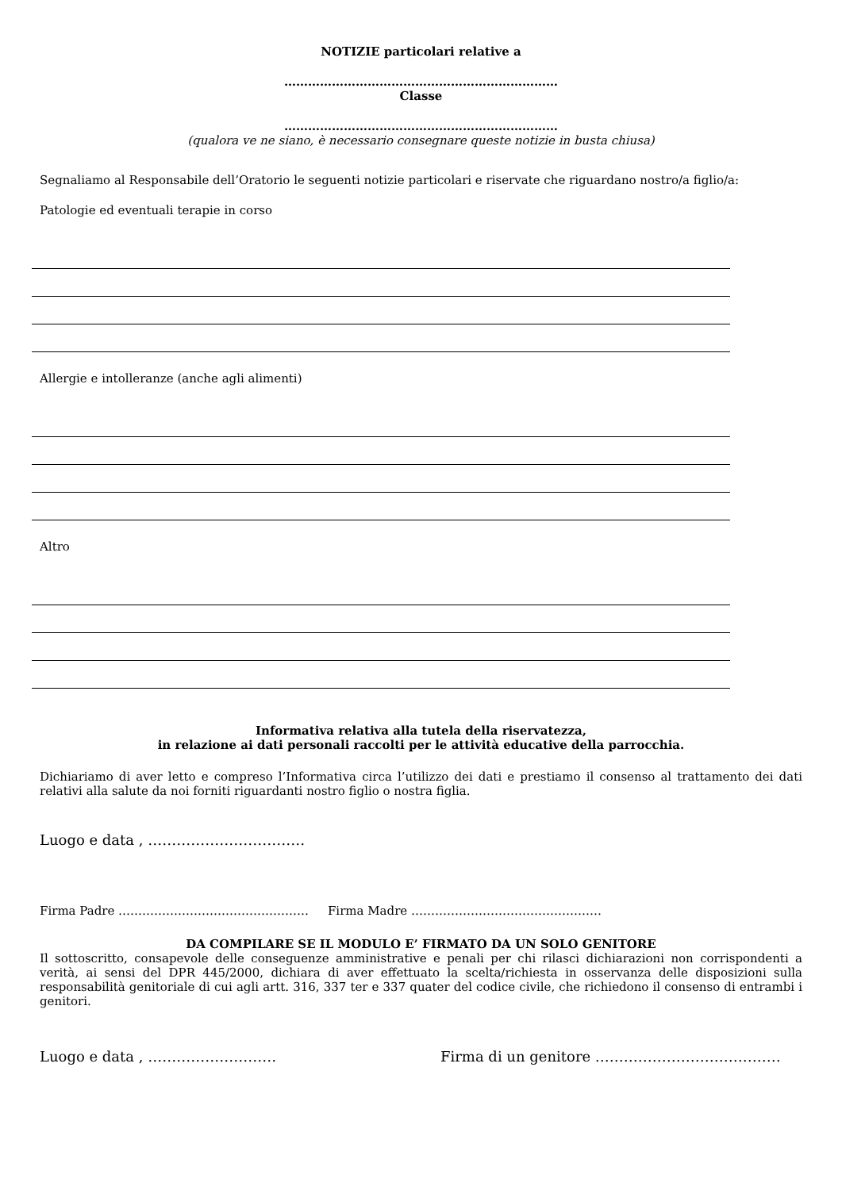NOTIZIE particolari relative a
……………………………………………………………
Classe
……………………………………………………………
(qualora ve ne siano, è necessario consegnare queste notizie in busta chiusa)
Segnaliamo al Responsabile dell’Oratorio le seguenti notizie particolari e riservate che riguardano nostro/a figlio/a:
Patologie ed eventuali terapie in corso
Allergie e intolleranze (anche agli alimenti)
Altro
Informativa relativa alla tutela della riservatezza,
in relazione ai dati personali raccolti per le attività educative della parrocchia.
Dichiariamo di aver letto e compreso l’Informativa circa l’utilizzo dei dati e prestiamo il consenso al trattamento dei dati relativi alla salute da noi forniti riguardanti nostro figlio o nostra figlia.
Luogo e data , ……………………………
Firma Padre ………………………………………… Firma Madre …………………………………………
DA COMPILARE SE IL MODULO E’ FIRMATO DA UN SOLO GENITORE
Il sottoscritto, consapevole delle conseguenze amministrative e penali per chi rilasci dichiarazioni non corrispondenti a verità, ai sensi del DPR 445/2000, dichiara di aver effettuato la scelta/richiesta in osservanza delle disposizioni sulla responsabilità genitoriale di cui agli artt. 316, 337 ter e 337 quater del codice civile, che richiedono il consenso di entrambi i genitori.
Luogo e data , ……………………… Firma di un genitore …………………………………